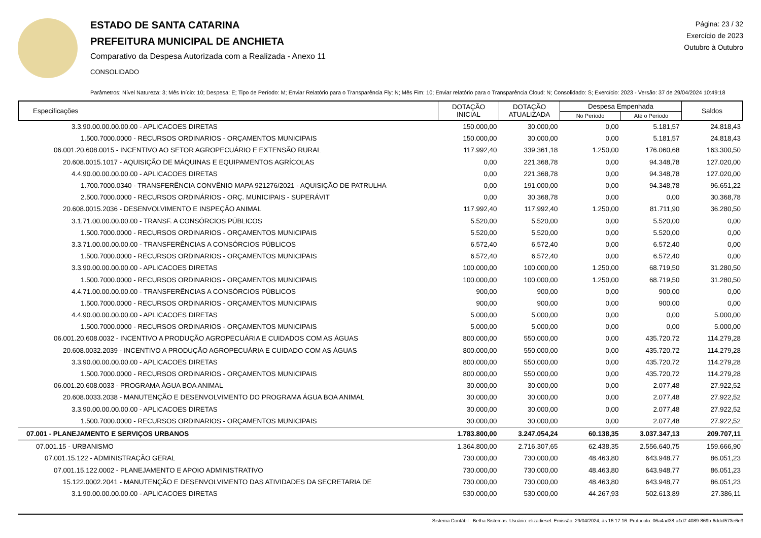ESTADO DE SANTA CATARINA
PREFEITURA MUNICIPAL DE ANCHIETA
Comparativo da Despesa Autorizada com a Realizada - Anexo 11
CONSOLIDADO
Página: 23 / 32
Exercício de 2023
Outubro à Outubro
Parâmetros: Nível Natureza: 3; Mês Início: 10; Despesa: E; Tipo de Período: M; Enviar Relatório para o Transparência Fly: N; Mês Fim: 10; Enviar relatório para o Transparência Cloud: N; Consolidado: S; Exercício: 2023 - Versão: 37 de 29/04/2024 10:49:18
| Especificações | DOTAÇÃO INICIAL | DOTAÇÃO ATUALIZADA | Despesa Empenhada | | Saldos |
| --- | --- | --- | --- | --- | --- |
| | | | No Período | Até o Período | |
| 3.3.90.00.00.00.00.00 - APLICACOES DIRETAS | 150.000,00 | 30.000,00 | 0,00 | 5.181,57 | 24.818,43 |
| 1.500.7000.0000 - RECURSOS ORDINARIOS - ORÇAMENTOS MUNICIPAIS | 150.000,00 | 30.000,00 | 0,00 | 5.181,57 | 24.818,43 |
| 06.001.20.608.0015 - INCENTIVO AO SETOR AGROPECUÁRIO E EXTENSÃO RURAL | 117.992,40 | 339.361,18 | 1.250,00 | 176.060,68 | 163.300,50 |
| 20.608.0015.1017 - AQUISIÇÃO DE MÁQUINAS E EQUIPAMENTOS AGRÍCOLAS | 0,00 | 221.368,78 | 0,00 | 94.348,78 | 127.020,00 |
| 4.4.90.00.00.00.00.00 - APLICACOES DIRETAS | 0,00 | 221.368,78 | 0,00 | 94.348,78 | 127.020,00 |
| 1.700.7000.0340 - TRANSFERÊNCIA CONVÊNIO MAPA 921276/2021 - AQUISIÇÃO DE PATRULHA | 0,00 | 191.000,00 | 0,00 | 94.348,78 | 96.651,22 |
| 2.500.7000.0000 - RECURSOS ORDINÁRIOS - ORÇ. MUNICIPAIS - SUPERÁVIT | 0,00 | 30.368,78 | 0,00 | 0,00 | 30.368,78 |
| 20.608.0015.2036 - DESENVOLVIMENTO E INSPEÇÃO ANIMAL | 117.992,40 | 117.992,40 | 1.250,00 | 81.711,90 | 36.280,50 |
| 3.1.71.00.00.00.00.00 - TRANSF. A CONSÓRCIOS PÚBLICOS | 5.520,00 | 5.520,00 | 0,00 | 5.520,00 | 0,00 |
| 1.500.7000.0000 - RECURSOS ORDINARIOS - ORÇAMENTOS MUNICIPAIS | 5.520,00 | 5.520,00 | 0,00 | 5.520,00 | 0,00 |
| 3.3.71.00.00.00.00.00 - TRANSFERÊNCIAS A CONSÓRCIOS PÚBLICOS | 6.572,40 | 6.572,40 | 0,00 | 6.572,40 | 0,00 |
| 1.500.7000.0000 - RECURSOS ORDINARIOS - ORÇAMENTOS MUNICIPAIS | 6.572,40 | 6.572,40 | 0,00 | 6.572,40 | 0,00 |
| 3.3.90.00.00.00.00.00 - APLICACOES DIRETAS | 100.000,00 | 100.000,00 | 1.250,00 | 68.719,50 | 31.280,50 |
| 1.500.7000.0000 - RECURSOS ORDINARIOS - ORÇAMENTOS MUNICIPAIS | 100.000,00 | 100.000,00 | 1.250,00 | 68.719,50 | 31.280,50 |
| 4.4.71.00.00.00.00.00 - TRANSFERÊNCIAS A CONSÓRCIOS PÚBLICOS | 900,00 | 900,00 | 0,00 | 900,00 | 0,00 |
| 1.500.7000.0000 - RECURSOS ORDINARIOS - ORÇAMENTOS MUNICIPAIS | 900,00 | 900,00 | 0,00 | 900,00 | 0,00 |
| 4.4.90.00.00.00.00.00 - APLICACOES DIRETAS | 5.000,00 | 5.000,00 | 0,00 | 0,00 | 5.000,00 |
| 1.500.7000.0000 - RECURSOS ORDINARIOS - ORÇAMENTOS MUNICIPAIS | 5.000,00 | 5.000,00 | 0,00 | 0,00 | 5.000,00 |
| 06.001.20.608.0032 - INCENTIVO A PRODUÇÃO AGROPECUÁRIA E CUIDADOS COM AS ÁGUAS | 800.000,00 | 550.000,00 | 0,00 | 435.720,72 | 114.279,28 |
| 20.608.0032.2039 - INCENTIVO A PRODUÇÃO AGROPECUÁRIA E CUIDADO COM AS ÁGUAS | 800.000,00 | 550.000,00 | 0,00 | 435.720,72 | 114.279,28 |
| 3.3.90.00.00.00.00.00 - APLICACOES DIRETAS | 800.000,00 | 550.000,00 | 0,00 | 435.720,72 | 114.279,28 |
| 1.500.7000.0000 - RECURSOS ORDINARIOS - ORÇAMENTOS MUNICIPAIS | 800.000,00 | 550.000,00 | 0,00 | 435.720,72 | 114.279,28 |
| 06.001.20.608.0033 - PROGRAMA ÁGUA BOA ANIMAL | 30.000,00 | 30.000,00 | 0,00 | 2.077,48 | 27.922,52 |
| 20.608.0033.2038 - MANUTENÇÃO E DESENVOLVIMENTO DO PROGRAMA ÁGUA BOA ANIMAL | 30.000,00 | 30.000,00 | 0,00 | 2.077,48 | 27.922,52 |
| 3.3.90.00.00.00.00.00 - APLICACOES DIRETAS | 30.000,00 | 30.000,00 | 0,00 | 2.077,48 | 27.922,52 |
| 1.500.7000.0000 - RECURSOS ORDINARIOS - ORÇAMENTOS MUNICIPAIS | 30.000,00 | 30.000,00 | 0,00 | 2.077,48 | 27.922,52 |
| 07.001 - PLANEJAMENTO E SERVIÇOS URBANOS | 1.783.800,00 | 3.247.054,24 | 60.138,35 | 3.037.347,13 | 209.707,11 |
| 07.001.15 - URBANISMO | 1.364.800,00 | 2.716.307,65 | 62.438,35 | 2.556.640,75 | 159.666,90 |
| 07.001.15.122 - ADMINISTRAÇÃO GERAL | 730.000,00 | 730.000,00 | 48.463,80 | 643.948,77 | 86.051,23 |
| 07.001.15.122.0002 - PLANEJAMENTO E APOIO ADMINISTRATIVO | 730.000,00 | 730.000,00 | 48.463,80 | 643.948,77 | 86.051,23 |
| 15.122.0002.2041 - MANUTENÇÃO E DESENVOLVIMENTO DAS ATIVIDADES DA SECRETARIA DE | 730.000,00 | 730.000,00 | 48.463,80 | 643.948,77 | 86.051,23 |
| 3.1.90.00.00.00.00.00 - APLICACOES DIRETAS | 530.000,00 | 530.000,00 | 44.267,93 | 502.613,89 | 27.386,11 |
Sistema Contábil - Betha Sistemas. Usuário: elizadiesel. Emissão: 29/04/2024, às 16:17:16. Protocolo: 06a4ad38-a1d7-4089-869b-6ddcf573e6e3